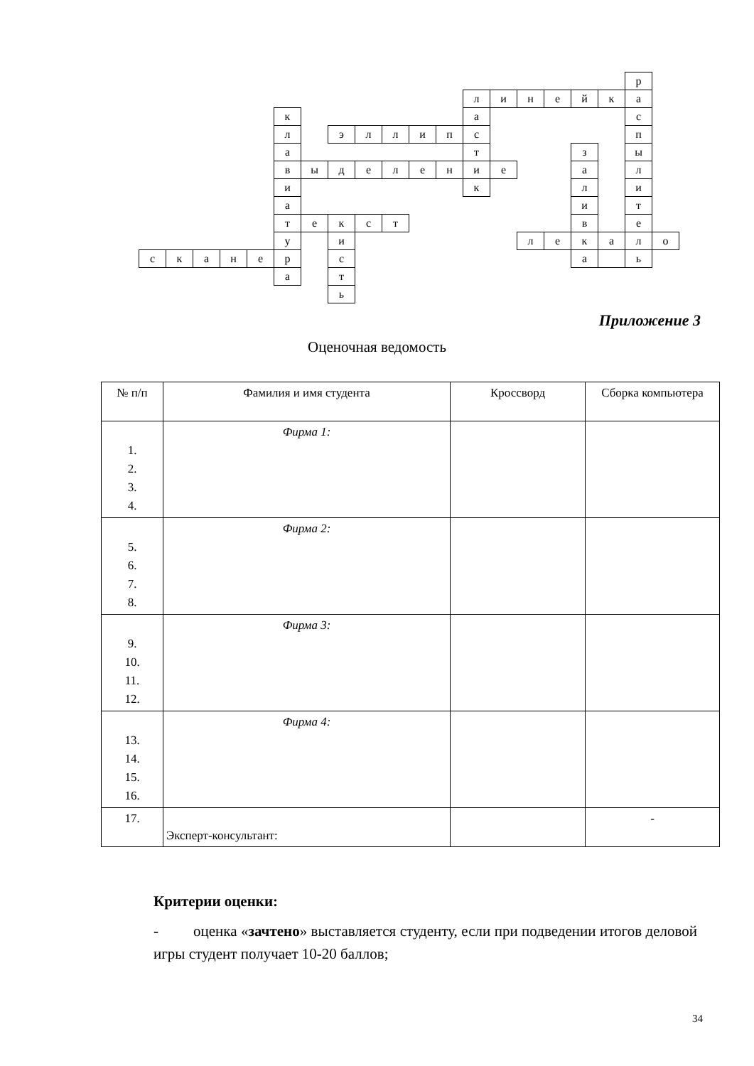| | | | | | | | | | | | | | | | | | | р | |
| | | | | | | | | | | | | л | и | н | е | й | к | а | |
| | | | | | к | | | | | | | а | | | | | | с | |
| | | | | | л | | э | л | л | и | п | с | | | | | | п | |
| | | | | | а | | | | | | | т | | | | з | | ы | |
| | | | | | в | ы | д | е | л | е | н | и | е | | | а | | л | |
| | | | | | и | | | | | | | к | | | | л | | и | |
| | | | | | а | | | | | | | | | | | и | | т | |
| | | | | | т | е | к | с | т | | | | | | | в | | е | |
| | | | | | у | | и | | | | | | | л | е | к | а | л | о |
| с | к | а | н | е | р | | с | | | | | | | | | а | | ь | |
| | | | | | а | | т | | | | | | | | | | | | |
| | | | | | | | ь | | | | | | | | | | | | |
Приложение 3
Оценочная ведомость
| № п/п | Фамилия и имя студента | Кроссворд | Сборка компьютера |
| --- | --- | --- | --- |
| 1. 2. 3. 4. | Фирма 1: | | |
| 5. 6. 7. 8. | Фирма 2: | | |
| 9. 10. 11. 12. | Фирма 3: | | |
| 13. 14. 15. 16. | Фирма 4: | | |
| 17. | Эксперт-консультант: | | - |
Критерии оценки:
- оценка «зачтено» выставляется студенту, если при подведении итогов деловой игры студент получает 10-20 баллов;
34